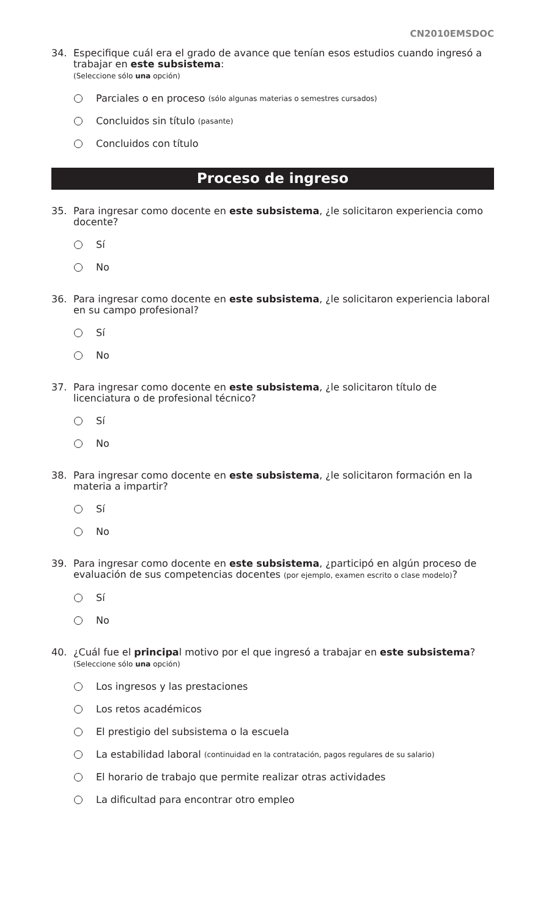CN2010EMSDOC
34. Especifique cuál era el grado de avance que tenían esos estudios cuando ingresó a trabajar en este subsistema:
(Seleccione sólo una opción)
Parciales o en proceso (sólo algunas materias o semestres cursados)
Concluidos sin título (pasante)
Concluidos con título
Proceso de ingreso
35. Para ingresar como docente en este subsistema, ¿le solicitaron experiencia como docente?
Sí
No
36. Para ingresar como docente en este subsistema, ¿le solicitaron experiencia laboral en su campo profesional?
Sí
No
37. Para ingresar como docente en este subsistema, ¿le solicitaron título de licenciatura o de profesional técnico?
Sí
No
38. Para ingresar como docente en este subsistema, ¿le solicitaron formación en la materia a impartir?
Sí
No
39. Para ingresar como docente en este subsistema, ¿participó en algún proceso de evaluación de sus competencias docentes (por ejemplo, examen escrito o clase modelo)?
Sí
No
40. ¿Cuál fue el principal motivo por el que ingresó a trabajar en este subsistema?
(Seleccione sólo una opción)
Los ingresos y las prestaciones
Los retos académicos
El prestigio del subsistema o la escuela
La estabilidad laboral (continuidad en la contratación, pagos regulares de su salario)
El horario de trabajo que permite realizar otras actividades
La dificultad para encontrar otro empleo